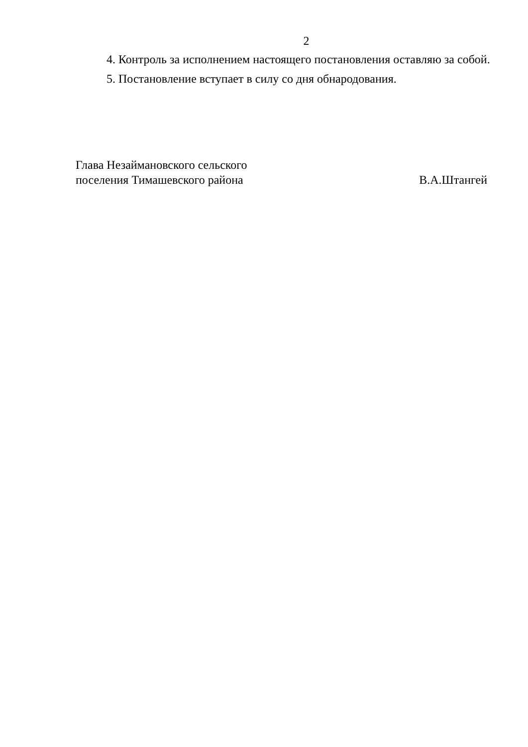2
4. Контроль за исполнением настоящего постановления оставляю за собой.
5. Постановление вступает в силу со дня обнародования.
Глава Незаймановского сельского
поселения Тимашевского района
В.А.Штангей